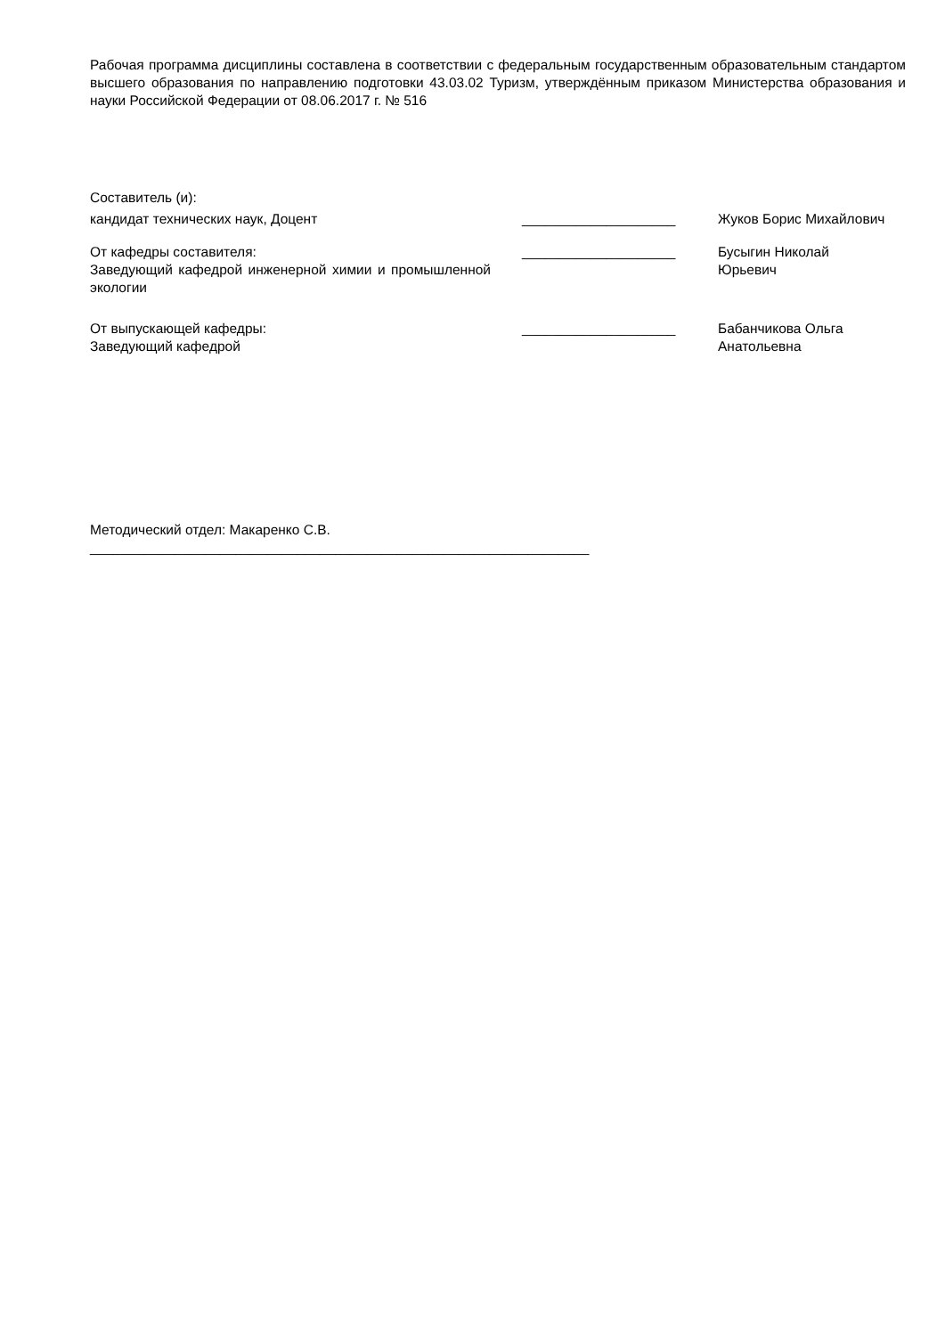Рабочая программа дисциплины составлена в соответствии с федеральным государственным образовательным стандартом высшего образования по направлению подготовки 43.03.02 Туризм, утверждённым приказом Министерства образования и науки Российской Федерации от 08.06.2017 г. № 516
Составитель (и):
кандидат технических наук, Доцент ____________________ Жуков Борис Михайлович
От кафедры составителя:
Заведующий кафедрой инженерной химии и промышленной экологии
____________________ Бусыгин Николай
Юрьевич
От выпускающей кафедры:
Заведующий кафедрой
____________________ Бабанчикова Ольга
Анатольевна
Методический отдел: Макаренко С.В.
_________________________________________________________________